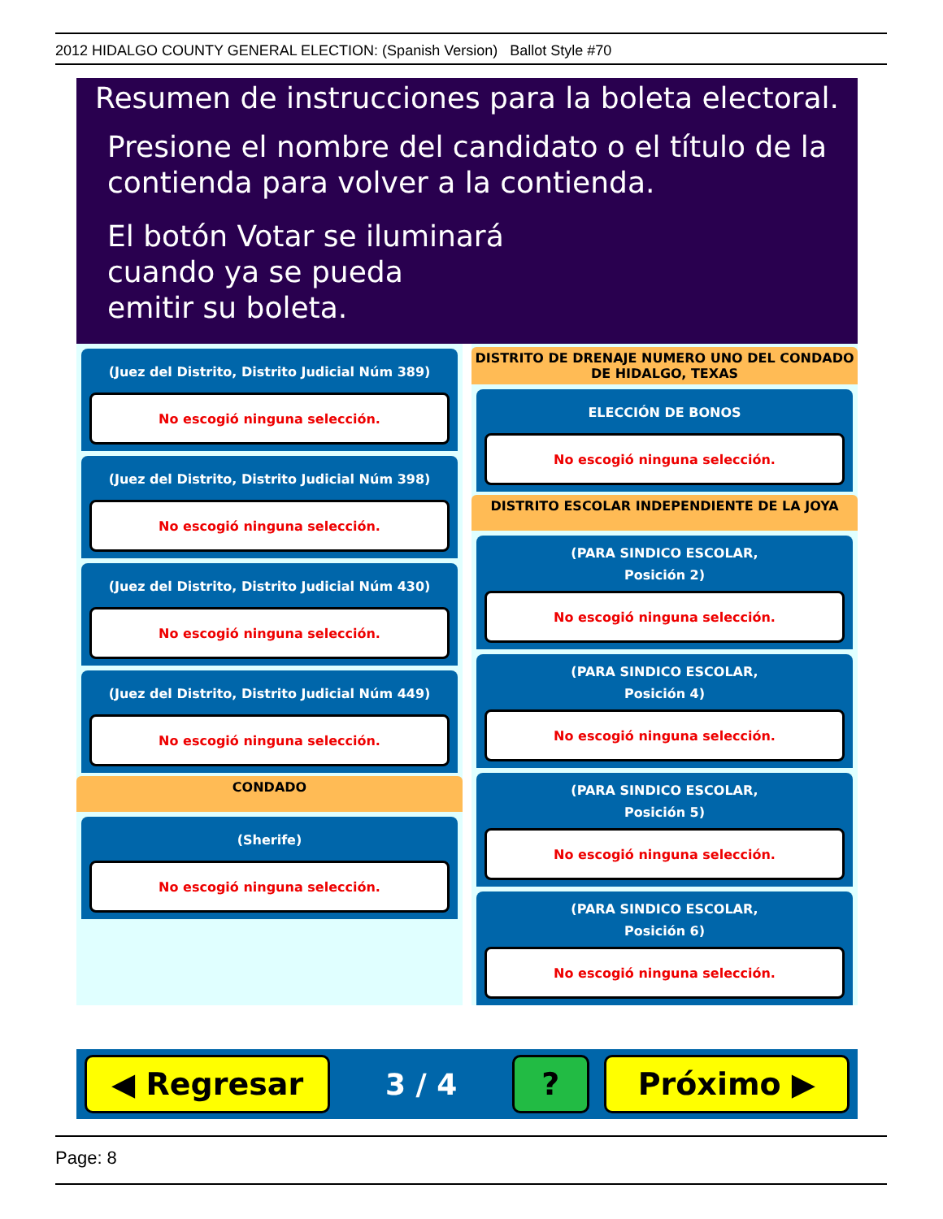2012 HIDALGO COUNTY GENERAL ELECTION: (Spanish Version) Ballot Style #70
Resumen de instrucciones para la boleta electoral.
Presione el nombre del candidato o el título de la
contienda para volver a la contienda.
El botón Votar se iluminará
cuando ya se pueda
emitir su boleta.
(Juez del Distrito, Distrito Judicial Núm 389)
No escogió ninguna selección.
(Juez del Distrito, Distrito Judicial Núm 398)
No escogió ninguna selección.
(Juez del Distrito, Distrito Judicial Núm 430)
No escogió ninguna selección.
(Juez del Distrito, Distrito Judicial Núm 449)
No escogió ninguna selección.
CONDADO
(Sherife)
No escogió ninguna selección.
DISTRITO DE DRENAJE NUMERO UNO DEL CONDADO DE HIDALGO, TEXAS
ELECCIÓN DE BONOS
No escogió ninguna selección.
DISTRITO ESCOLAR INDEPENDIENTE DE LA JOYA
(PARA SINDICO ESCOLAR,
Posición 2)
No escogió ninguna selección.
(PARA SINDICO ESCOLAR,
Posición 4)
No escogió ninguna selección.
(PARA SINDICO ESCOLAR,
Posición 5)
No escogió ninguna selección.
(PARA SINDICO ESCOLAR,
Posición 6)
No escogió ninguna selección.
◀ Regresar
3 / 4
? Próximo ▶
Page: 8